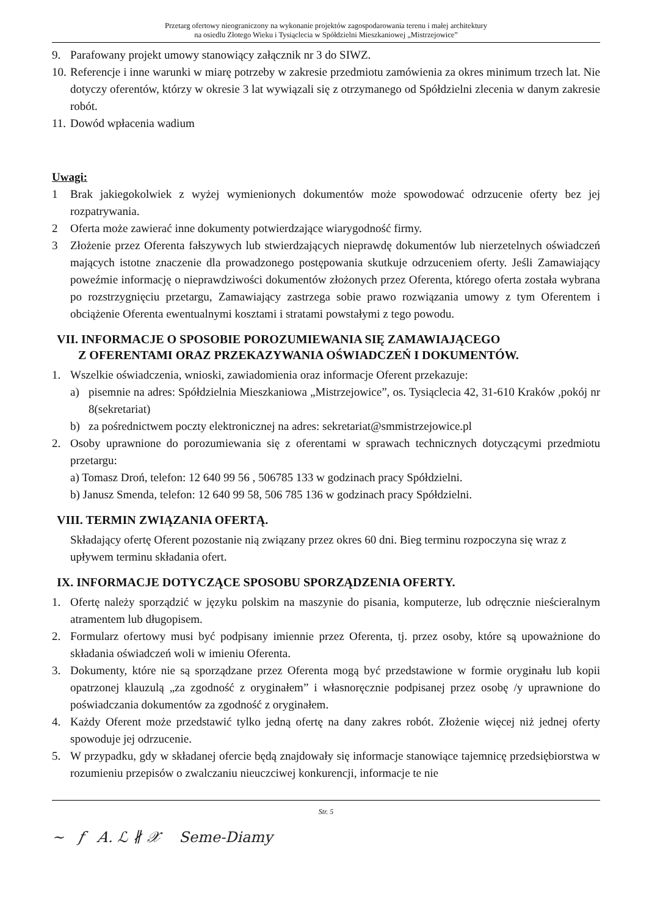Przetarg ofertowy nieograniczony na wykonanie projektów zagospodarowania terenu i małej architektury
na osiedlu Złotego Wieku i Tysiąclecia w Spółdzielni Mieszkaniowej „Mistrzejowice”
9. Parafowany projekt umowy stanowiący załącznik nr 3 do SIWZ.
10. Referencje i inne warunki w miarę potrzeby w zakresie przedmiotu zamówienia za okres minimum trzech lat. Nie dotyczy oferentów, którzy w okresie 3 lat wywiązali się z otrzymanego od Spółdzielni zlecenia w danym zakresie robót.
11. Dowód wpłacenia wadium
Uwagi:
1 Brak jakiegokolwiek z wyżej wymienionych dokumentów może spowodować odrzucenie oferty bez jej rozpatrywania.
2 Oferta może zawierać inne dokumenty potwierdzające wiarygodność firmy.
3 Złożenie przez Oferenta fałszywych lub stwierdzających nieprawdę dokumentów lub nierzetelnych oświadczeń mających istotne znaczenie dla prowadzonego postępowania skutkuje odrzuceniem oferty. Jeśli Zamawiający poweźmie informację o nieprawdziwości dokumentów złożonych przez Oferenta, którego oferta została wybrana po rozstrzygnięciu przetargu, Zamawiający zastrzega sobie prawo rozwiązania umowy z tym Oferentem i obciążenie Oferenta ewentualnymi kosztami i stratami powstałymi z tego powodu.
VII. INFORMACJE O SPOSOBIE POROZUMIEWANIA SIĘ ZAMAWIAJĄCEGO
Z OFERENTAMI ORAZ PRZEKAZYWANIA OŚWIADCZEŃ I DOKUMENTÓW.
1. Wszelkie oświadczenia, wnioski, zawiadomienia oraz informacje Oferent przekazuje:
a) pisemnie na adres: Spółdzielnia Mieszkaniowa „Mistrzejowice”, os. Tysiąclecia 42, 31-610 Kraków ,pokój nr 8(sekretariat)
b) za pośrednictwem poczty elektronicznej na adres: sekretariat@smmistrzejowice.pl
2. Osoby uprawnione do porozumiewania się z oferentami w sprawach technicznych dotyczącymi przedmiotu przetargu:
a) Tomasz Droń, telefon: 12 640 99 56 , 506785 133 w godzinach pracy Spółdzielni.
b) Janusz Smenda, telefon: 12 640 99 58, 506 785 136 w godzinach pracy Spółdzielni.
VIII. TERMIN ZWIĄZANIA OFERTĄ.
Składający ofertę Oferent pozostanie nią związany przez okres 60 dni. Bieg terminu rozpoczyna się wraz z upływem terminu składania ofert.
IX. INFORMACJE DOTYCZĄCE SPOSOBU SPORZĄDZENIA OFERTY.
1. Ofertę należy sporządzić w języku polskim na maszynie do pisania, komputerze, lub odręcznie nieścieralnym atramentem lub długopisem.
2. Formularz ofertowy musi być podpisany imiennie przez Oferenta, tj. przez osoby, które są upoważnione do składania oświadczeń woli w imieniu Oferenta.
3. Dokumenty, które nie są sporządzane przez Oferenta mogą być przedstawione w formie oryginału lub kopii opatrzonej klauzulą „za zgodność z oryginałem” i własnoręcznie podpisanej przez osobę /y uprawnione do poświadczania dokumentów za zgodność z oryginałem.
4. Każdy Oferent może przedstawić tylko jedną ofertę na dany zakres robót. Złożenie więcej niż jednej oferty spowoduje jej odrzucenie.
5. W przypadku, gdy w składanej ofercie będą znajdowały się informacje stanowiące tajemnicę przedsiębiorstwa w rozumieniu przepisów o zwalczaniu nieuczciwej konkurencji, informacje te nie
Str. 5
~ 𝑓 𝐴. ℒ ∦ 𝒳 Seme-Diamy